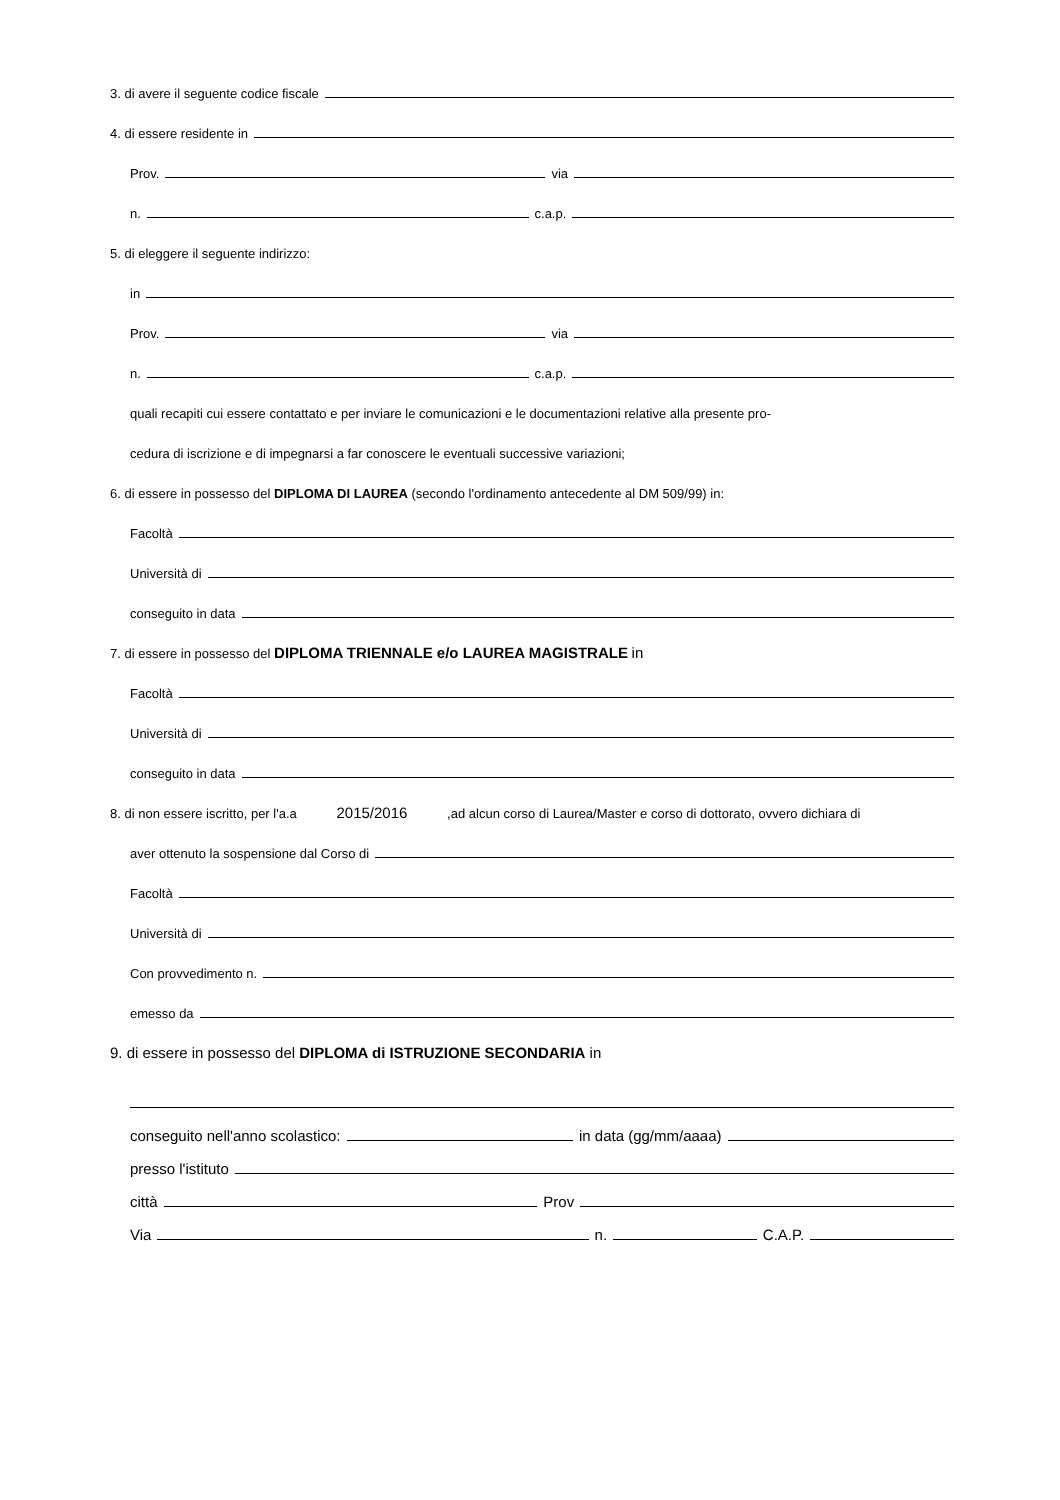3. di avere il seguente codice fiscale
4. di essere residente in
Prov. via
n. c.a.p.
5. di eleggere il seguente indirizzo:
in
Prov. via
n. c.a.p.
quali recapiti cui essere contattato e per inviare le comunicazioni e le documentazioni relative alla presente pro-
cedura di iscrizione e di impegnarsi a far conoscere le eventuali successive variazioni;
6. di essere in possesso del DIPLOMA DI LAUREA (secondo l'ordinamento antecedente al DM 509/99) in:
Facoltà
Università di
conseguito in data
7. di essere in possesso del DIPLOMA TRIENNALE e/o LAUREA MAGISTRALE in
Facoltà
Università di
conseguito in data
8. di non essere iscritto, per l'a.a 2015/2016 ,ad alcun corso di Laurea/Master e corso di dottorato, ovvero dichiara di
aver ottenuto la sospensione dal Corso di
Facoltà
Università di
Con provvedimento n.
emesso da
9. di essere in possesso del DIPLOMA di ISTRUZIONE SECONDARIA in
conseguito nell'anno scolastico: in data (gg/mm/aaaa)
presso l'istituto
città Prov
Via n. C.A.P.